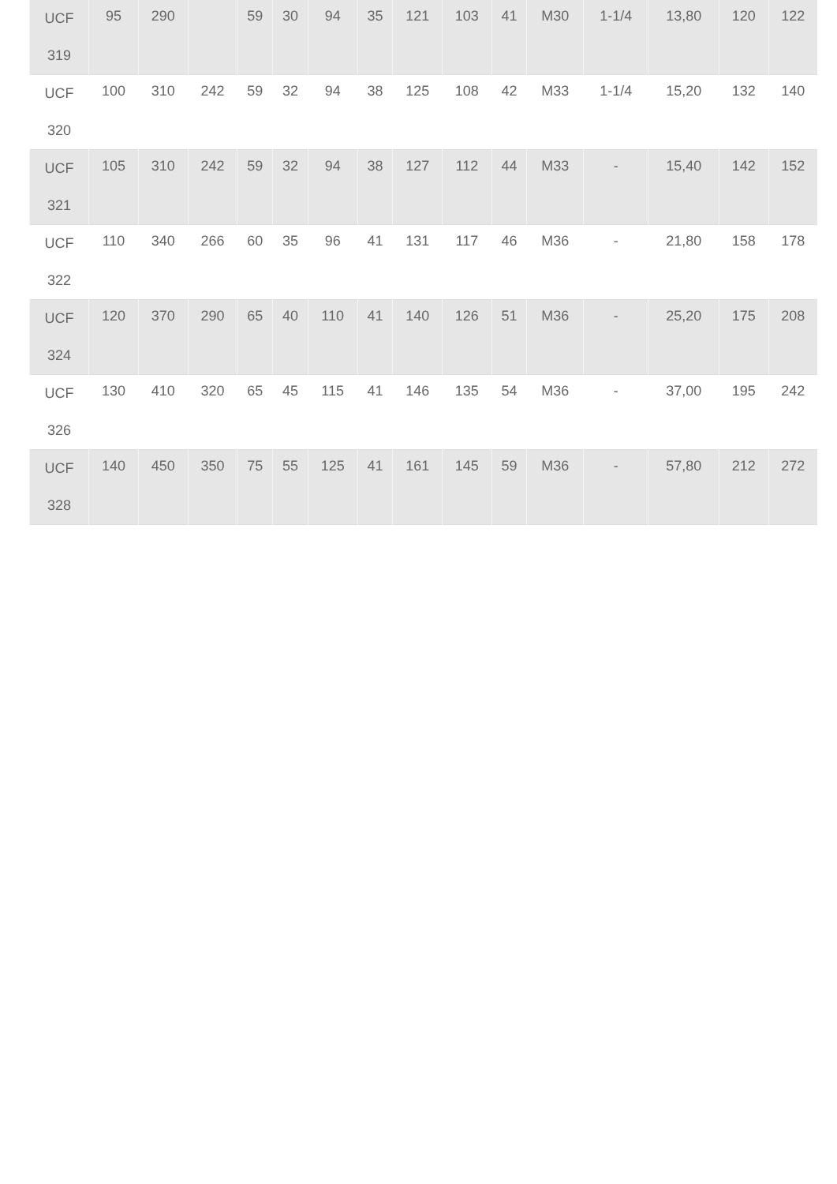| UCF 319 | 95 | 290 | | 59 | 30 | 94 | 35 | 121 | 103 | 41 | M30 | 1-1/4 | 13,80 | 120 | 122 |
| UCF 320 | 100 | 310 | 242 | 59 | 32 | 94 | 38 | 125 | 108 | 42 | M33 | 1-1/4 | 15,20 | 132 | 140 |
| UCF 321 | 105 | 310 | 242 | 59 | 32 | 94 | 38 | 127 | 112 | 44 | M33 | - | 15,40 | 142 | 152 |
| UCF 322 | 110 | 340 | 266 | 60 | 35 | 96 | 41 | 131 | 117 | 46 | M36 | - | 21,80 | 158 | 178 |
| UCF 324 | 120 | 370 | 290 | 65 | 40 | 110 | 41 | 140 | 126 | 51 | M36 | - | 25,20 | 175 | 208 |
| UCF 326 | 130 | 410 | 320 | 65 | 45 | 115 | 41 | 146 | 135 | 54 | M36 | - | 37,00 | 195 | 242 |
| UCF 328 | 140 | 450 | 350 | 75 | 55 | 125 | 41 | 161 | 145 | 59 | M36 | - | 57,80 | 212 | 272 |